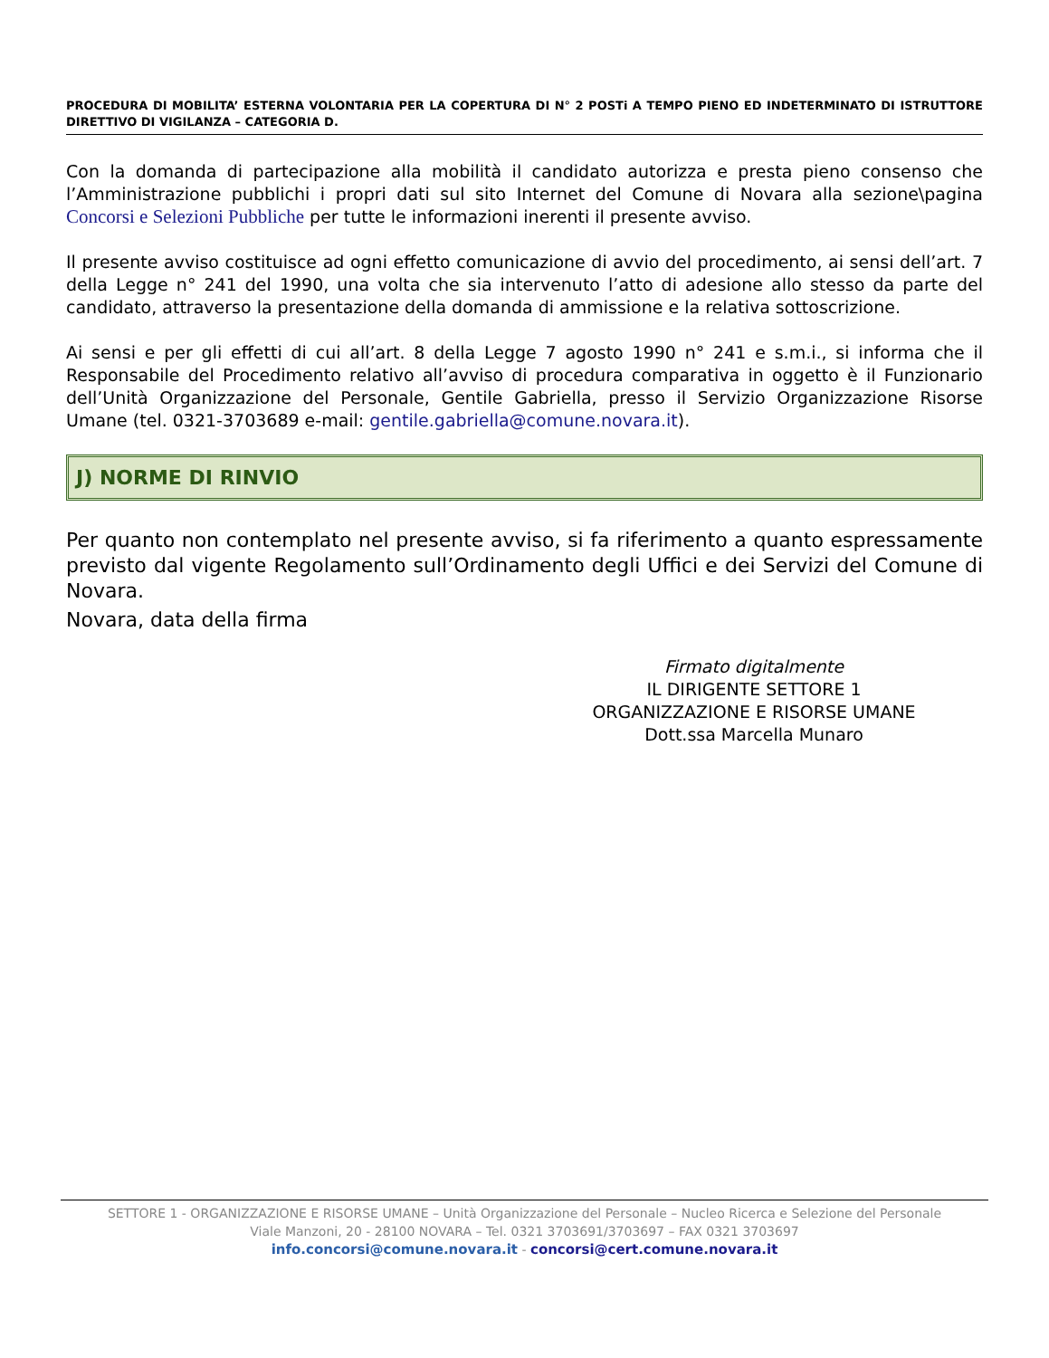PROCEDURA DI MOBILITA’ ESTERNA VOLONTARIA PER LA COPERTURA DI N° 2 POSTi A TEMPO PIENO ED INDETERMINATO DI ISTRUTTORE DIRETTIVO DI VIGILANZA – CATEGORIA D.
Con la domanda di partecipazione alla mobilità il candidato autorizza e presta pieno consenso che l’Amministrazione pubblichi i propri dati sul sito Internet del Comune di Novara alla sezione\pagina Concorsi e Selezioni Pubbliche per tutte le informazioni inerenti il presente avviso.
Il presente avviso costituisce ad ogni effetto comunicazione di avvio del procedimento, ai sensi dell’art. 7 della Legge n° 241 del 1990, una volta che sia intervenuto l’atto di adesione allo stesso da parte del candidato, attraverso la presentazione della domanda di ammissione e la relativa sottoscrizione.
Ai sensi e per gli effetti di cui all’art. 8 della Legge 7 agosto 1990 n° 241 e s.m.i., si informa che il Responsabile del Procedimento relativo all’avviso di procedura comparativa in oggetto è il Funzionario dell’Unità Organizzazione del Personale, Gentile Gabriella, presso il Servizio Organizzazione Risorse Umane (tel. 0321-3703689 e-mail: gentile.gabriella@comune.novara.it).
J) NORME DI RINVIO
Per quanto non contemplato nel presente avviso, si fa riferimento a quanto espressamente previsto dal vigente Regolamento sull’Ordinamento degli Uffici e dei Servizi del Comune di Novara.
Novara, data della firma
Firmato digitalmente
IL DIRIGENTE SETTORE 1
ORGANIZZAZIONE E RISORSE UMANE
Dott.ssa Marcella Munaro
SETTORE 1 - ORGANIZZAZIONE E RISORSE UMANE – Unità Organizzazione del Personale – Nucleo Ricerca e Selezione del Personale
Viale Manzoni, 20 - 28100 NOVARA – Tel. 0321 3703691/3703697 – FAX 0321 3703697
info.concorsi@comune.novara.it - concorsi@cert.comune.novara.it